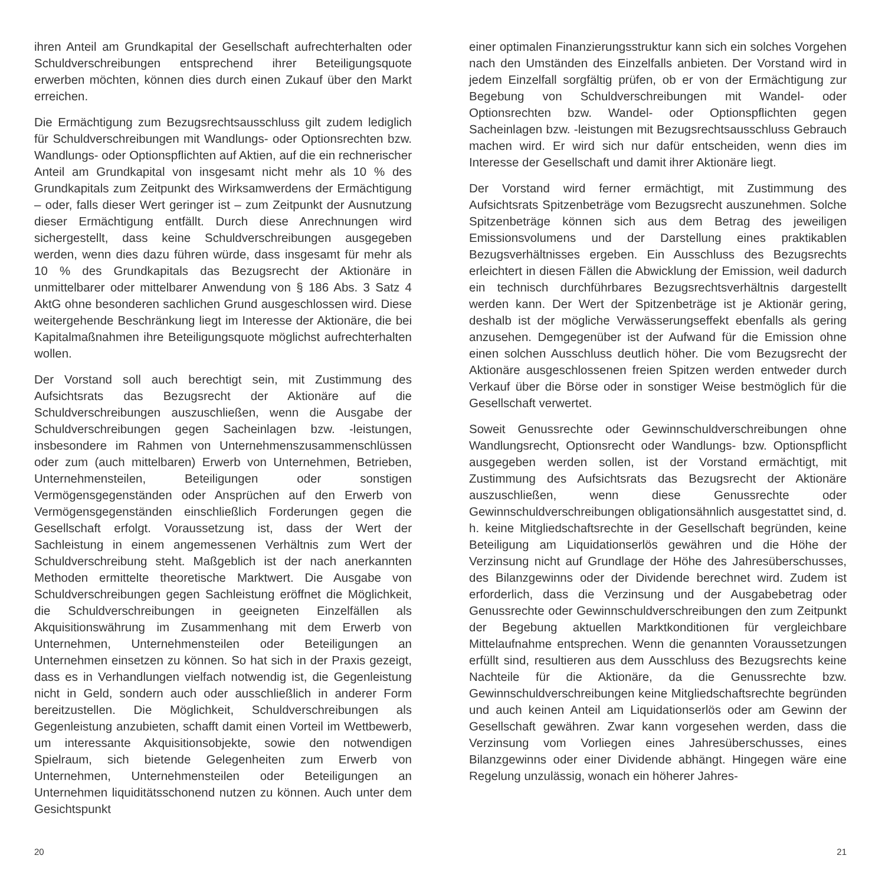ihren Anteil am Grundkapital der Gesellschaft aufrechterhalten oder Schuldverschreibungen entsprechend ihrer Beteiligungsquote erwerben möchten, können dies durch einen Zukauf über den Markt erreichen.
Die Ermächtigung zum Bezugsrechtsausschluss gilt zudem lediglich für Schuldverschreibungen mit Wandlungs- oder Optionsrechten bzw. Wandlungs- oder Optionspflichten auf Aktien, auf die ein rechnerischer Anteil am Grundkapital von insgesamt nicht mehr als 10 % des Grundkapitals zum Zeitpunkt des Wirksamwerdens der Ermächtigung – oder, falls dieser Wert geringer ist – zum Zeitpunkt der Ausnutzung dieser Ermächtigung entfällt. Durch diese Anrechnungen wird sichergestellt, dass keine Schuldverschreibungen ausgegeben werden, wenn dies dazu führen würde, dass insgesamt für mehr als 10 % des Grundkapitals das Bezugsrecht der Aktionäre in unmittelbarer oder mittelbarer Anwendung von § 186 Abs. 3 Satz 4 AktG ohne besonderen sachlichen Grund ausgeschlossen wird. Diese weitergehende Beschränkung liegt im Interesse der Aktionäre, die bei Kapitalmaßnahmen ihre Beteiligungsquote möglichst aufrechterhalten wollen.
Der Vorstand soll auch berechtigt sein, mit Zustimmung des Aufsichtsrats das Bezugsrecht der Aktionäre auf die Schuldverschreibungen auszuschließen, wenn die Ausgabe der Schuldverschreibungen gegen Sacheinlagen bzw. -leistungen, insbesondere im Rahmen von Unternehmenszusammenschlüssen oder zum (auch mittelbaren) Erwerb von Unternehmen, Betrieben, Unternehmensteilen, Beteiligungen oder sonstigen Vermögensgegenständen oder Ansprüchen auf den Erwerb von Vermögensgegenständen einschließlich Forderungen gegen die Gesellschaft erfolgt. Voraussetzung ist, dass der Wert der Sachleistung in einem angemessenen Verhältnis zum Wert der Schuldverschreibung steht. Maßgeblich ist der nach anerkannten Methoden ermittelte theoretische Marktwert. Die Ausgabe von Schuldverschreibungen gegen Sachleistung eröffnet die Möglichkeit, die Schuldverschreibungen in geeigneten Einzelfällen als Akquisitionswährung im Zusammenhang mit dem Erwerb von Unternehmen, Unternehmensteilen oder Beteiligungen an Unternehmen einsetzen zu können. So hat sich in der Praxis gezeigt, dass es in Verhandlungen vielfach notwendig ist, die Gegenleistung nicht in Geld, sondern auch oder ausschließlich in anderer Form bereitzustellen. Die Möglichkeit, Schuldverschreibungen als Gegenleistung anzubieten, schafft damit einen Vorteil im Wettbewerb, um interessante Akquisitionsobjekte, sowie den notwendigen Spielraum, sich bietende Gelegenheiten zum Erwerb von Unternehmen, Unternehmensteilen oder Beteiligungen an Unternehmen liquiditätsschonend nutzen zu können. Auch unter dem Gesichtspunkt
einer optimalen Finanzierungsstruktur kann sich ein solches Vorgehen nach den Umständen des Einzelfalls anbieten. Der Vorstand wird in jedem Einzelfall sorgfältig prüfen, ob er von der Ermächtigung zur Begebung von Schuldverschreibungen mit Wandel- oder Optionsrechten bzw. Wandel- oder Optionspflichten gegen Sacheinlagen bzw. -leistungen mit Bezugsrechtsausschluss Gebrauch machen wird. Er wird sich nur dafür entscheiden, wenn dies im Interesse der Gesellschaft und damit ihrer Aktionäre liegt.
Der Vorstand wird ferner ermächtigt, mit Zustimmung des Aufsichtsrats Spitzenbeträge vom Bezugsrecht auszunehmen. Solche Spitzenbeträge können sich aus dem Betrag des jeweiligen Emissionsvolumens und der Darstellung eines praktikablen Bezugsverhältnisses ergeben. Ein Ausschluss des Bezugsrechts erleichtert in diesen Fällen die Abwicklung der Emission, weil dadurch ein technisch durchführbares Bezugsrechtsverhältnis dargestellt werden kann. Der Wert der Spitzenbeträge ist je Aktionär gering, deshalb ist der mögliche Verwässerungseffekt ebenfalls als gering anzusehen. Demgegenüber ist der Aufwand für die Emission ohne einen solchen Ausschluss deutlich höher. Die vom Bezugsrecht der Aktionäre ausgeschlossenen freien Spitzen werden entweder durch Verkauf über die Börse oder in sonstiger Weise bestmöglich für die Gesellschaft verwertet.
Soweit Genussrechte oder Gewinnschuldverschreibungen ohne Wandlungsrecht, Optionsrecht oder Wandlungs- bzw. Optionspflicht ausgegeben werden sollen, ist der Vorstand ermächtigt, mit Zustimmung des Aufsichtsrats das Bezugsrecht der Aktionäre auszuschließen, wenn diese Genussrechte oder Gewinnschuldverschreibungen obligationsähnlich ausgestattet sind, d. h. keine Mitgliedschaftsrechte in der Gesellschaft begründen, keine Beteiligung am Liquidationserlös gewähren und die Höhe der Verzinsung nicht auf Grundlage der Höhe des Jahresüberschusses, des Bilanzgewinns oder der Dividende berechnet wird. Zudem ist erforderlich, dass die Verzinsung und der Ausgabebetrag oder Genussrechte oder Gewinnschuldverschreibungen den zum Zeitpunkt der Begebung aktuellen Marktkonditionen für vergleichbare Mittelaufnahme entsprechen. Wenn die genannten Voraussetzungen erfüllt sind, resultieren aus dem Ausschluss des Bezugsrechts keine Nachteile für die Aktionäre, da die Genussrechte bzw. Gewinnschuldverschreibungen keine Mitgliedschaftsrechte begründen und auch keinen Anteil am Liquidationserlös oder am Gewinn der Gesellschaft gewähren. Zwar kann vorgesehen werden, dass die Verzinsung vom Vorliegen eines Jahresüberschusses, eines Bilanzgewinns oder einer Dividende abhängt. Hingegen wäre eine Regelung unzulässig, wonach ein höherer Jahres-
20 21